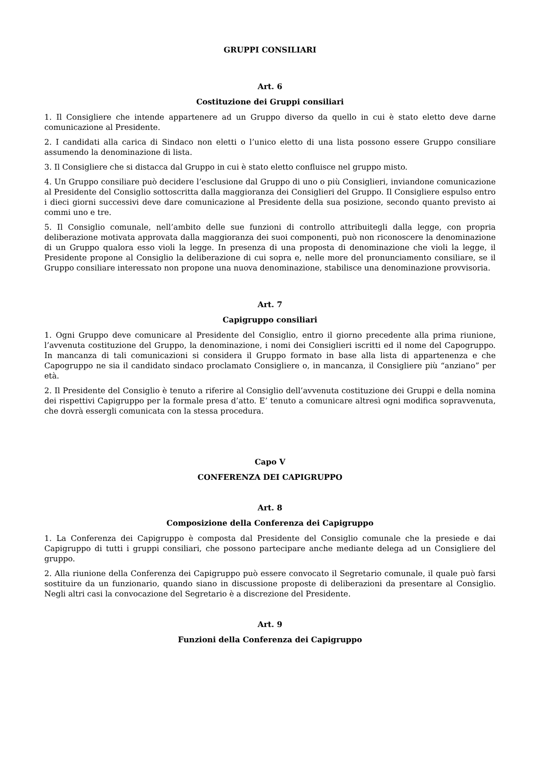GRUPPI CONSILIARI
Art. 6
Costituzione dei Gruppi consiliari
1. Il Consigliere che intende appartenere ad un Gruppo diverso da quello in cui è stato eletto deve darne comunicazione al Presidente.
2. I candidati alla carica di Sindaco non eletti o l’unico eletto di una lista possono essere Gruppo consiliare assumendo la denominazione di lista.
3. Il Consigliere che si distacca dal Gruppo in cui è stato eletto confluisce nel gruppo misto.
4. Un Gruppo consiliare può decidere l’esclusione dal Gruppo di uno o più Consiglieri, inviandone comunicazione al Presidente del Consiglio sottoscritta dalla maggioranza dei Consiglieri del Gruppo. Il Consigliere espulso entro i dieci giorni successivi deve dare comunicazione al Presidente della sua posizione, secondo quanto previsto ai commi uno e tre.
5. Il Consiglio comunale, nell’ambito delle sue funzioni di controllo attribuitegli dalla legge, con propria deliberazione motivata approvata dalla maggioranza dei suoi componenti, può non riconoscere la denominazione di un Gruppo qualora esso violi la legge. In presenza di una proposta di denominazione che violi la legge, il Presidente propone al Consiglio la deliberazione di cui sopra e, nelle more del pronunciamento consiliare, se il Gruppo consiliare interessato non propone una nuova denominazione, stabilisce una denominazione provvisoria.
Art. 7
Capigruppo consiliari
1. Ogni Gruppo deve comunicare al Presidente del Consiglio, entro il giorno precedente alla prima riunione, l’avvenuta costituzione del Gruppo, la denominazione, i nomi dei Consiglieri iscritti ed il nome del Capogruppo. In mancanza di tali comunicazioni si considera il Gruppo formato in base alla lista di appartenenza e che Capogruppo ne sia il candidato sindaco proclamato Consigliere o, in mancanza, il Consigliere più “anziano” per età.
2. Il Presidente del Consiglio è tenuto a riferire al Consiglio dell’avvenuta costituzione dei Gruppi e della nomina dei rispettivi Capigruppo per la formale presa d’atto. E’ tenuto a comunicare altresì ogni modifica sopravvenuta, che dovrà essergli comunicata con la stessa procedura.
Capo V
CONFERENZA DEI CAPIGRUPPO
Art. 8
Composizione della Conferenza dei Capigruppo
1. La Conferenza dei Capigruppo è composta dal Presidente del Consiglio comunale che la presiede e dai Capigruppo di tutti i gruppi consiliari, che possono partecipare anche mediante delega ad un Consigliere del gruppo.
2. Alla riunione della Conferenza dei Capigruppo può essere convocato il Segretario comunale, il quale può farsi sostituire da un funzionario, quando siano in discussione proposte di deliberazioni da presentare al Consiglio. Negli altri casi la convocazione del Segretario è a discrezione del Presidente.
Art. 9
Funzioni della Conferenza dei Capigruppo